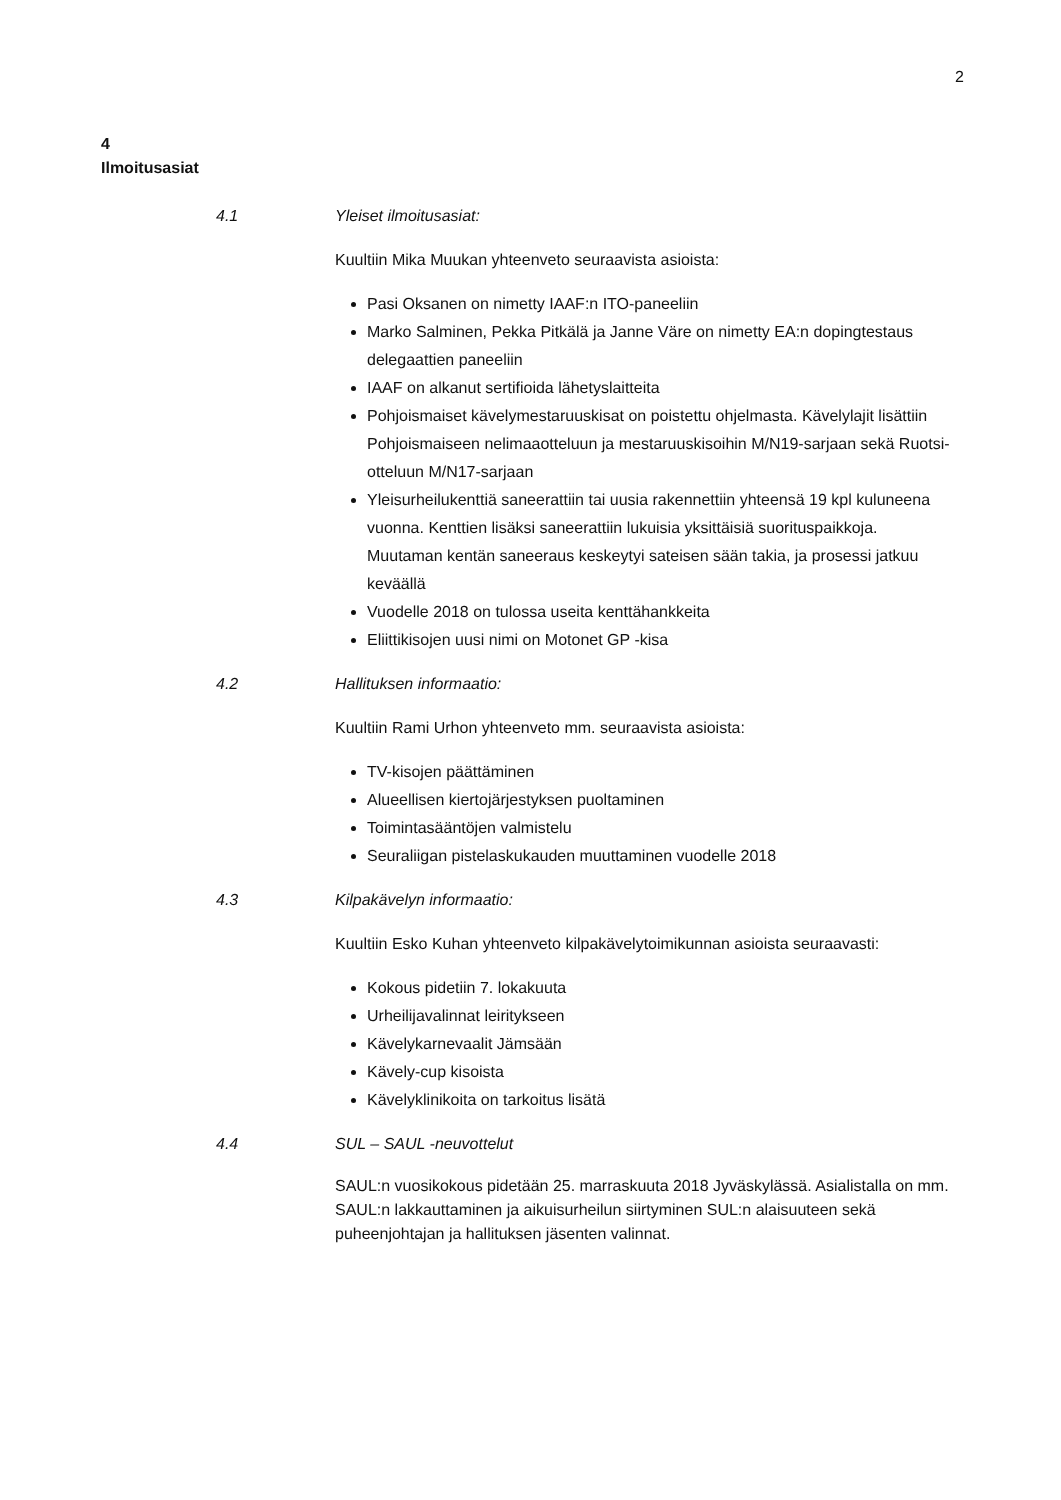2
4
Ilmoitusasiat
4.1 Yleiset ilmoitusasiat:
Kuultiin Mika Muukan yhteenveto seuraavista asioista:
Pasi Oksanen on nimetty IAAF:n ITO-paneeliin
Marko Salminen, Pekka Pitkälä ja Janne Väre on nimetty EA:n dopingtestaus delegaattien paneeliin
IAAF on alkanut sertifioida lähetyslaitteita
Pohjoismaiset kävelymestaruuskisat on poistettu ohjelmasta. Kävelylajit lisättiin Pohjoismaiseen nelimaaotteluun ja mestaruuskisoihin M/N19-sarjaan sekä Ruotsi-otteluun M/N17-sarjaan
Yleisurheilukenttiä saneerattiin tai uusia rakennettiin yhteensä 19 kpl kuluneena vuonna. Kenttien lisäksi saneerattiin lukuisia yksittäisiä suorituspaikkoja. Muutaman kentän saneeraus keskeytyi sateisen sään takia, ja prosessi jatkuu keväällä
Vuodelle 2018 on tulossa useita kenttähankkeita
Eliittikisojen uusi nimi on Motonet GP -kisa
4.2 Hallituksen informaatio:
Kuultiin Rami Urhon yhteenveto mm. seuraavista asioista:
TV-kisojen päättäminen
Alueellisen kiertojärjestyksen puoltaminen
Toimintasääntöjen valmistelu
Seuraliigan pistelaskukauden muuttaminen vuodelle 2018
4.3 Kilpakävelyn informaatio:
Kuultiin Esko Kuhan yhteenveto kilpakävelytoimikunnan asioista seuraavasti:
Kokous pidetiin 7. lokakuuta
Urheilijavalinnat leiritykseen
Kävelykarnevaalit Jämsään
Kävely-cup kisoista
Kävelyklinikoita on tarkoitus lisätä
4.4 SUL – SAUL -neuvottelut
SAUL:n vuosikokous pidetään 25. marraskuuta 2018 Jyväskylässä. Asialistalla on mm. SAUL:n lakkauttaminen ja aikuisurheilun siirtyminen SUL:n alaisuuteen sekä puheenjohtajan ja hallituksen jäsenten valinnat.